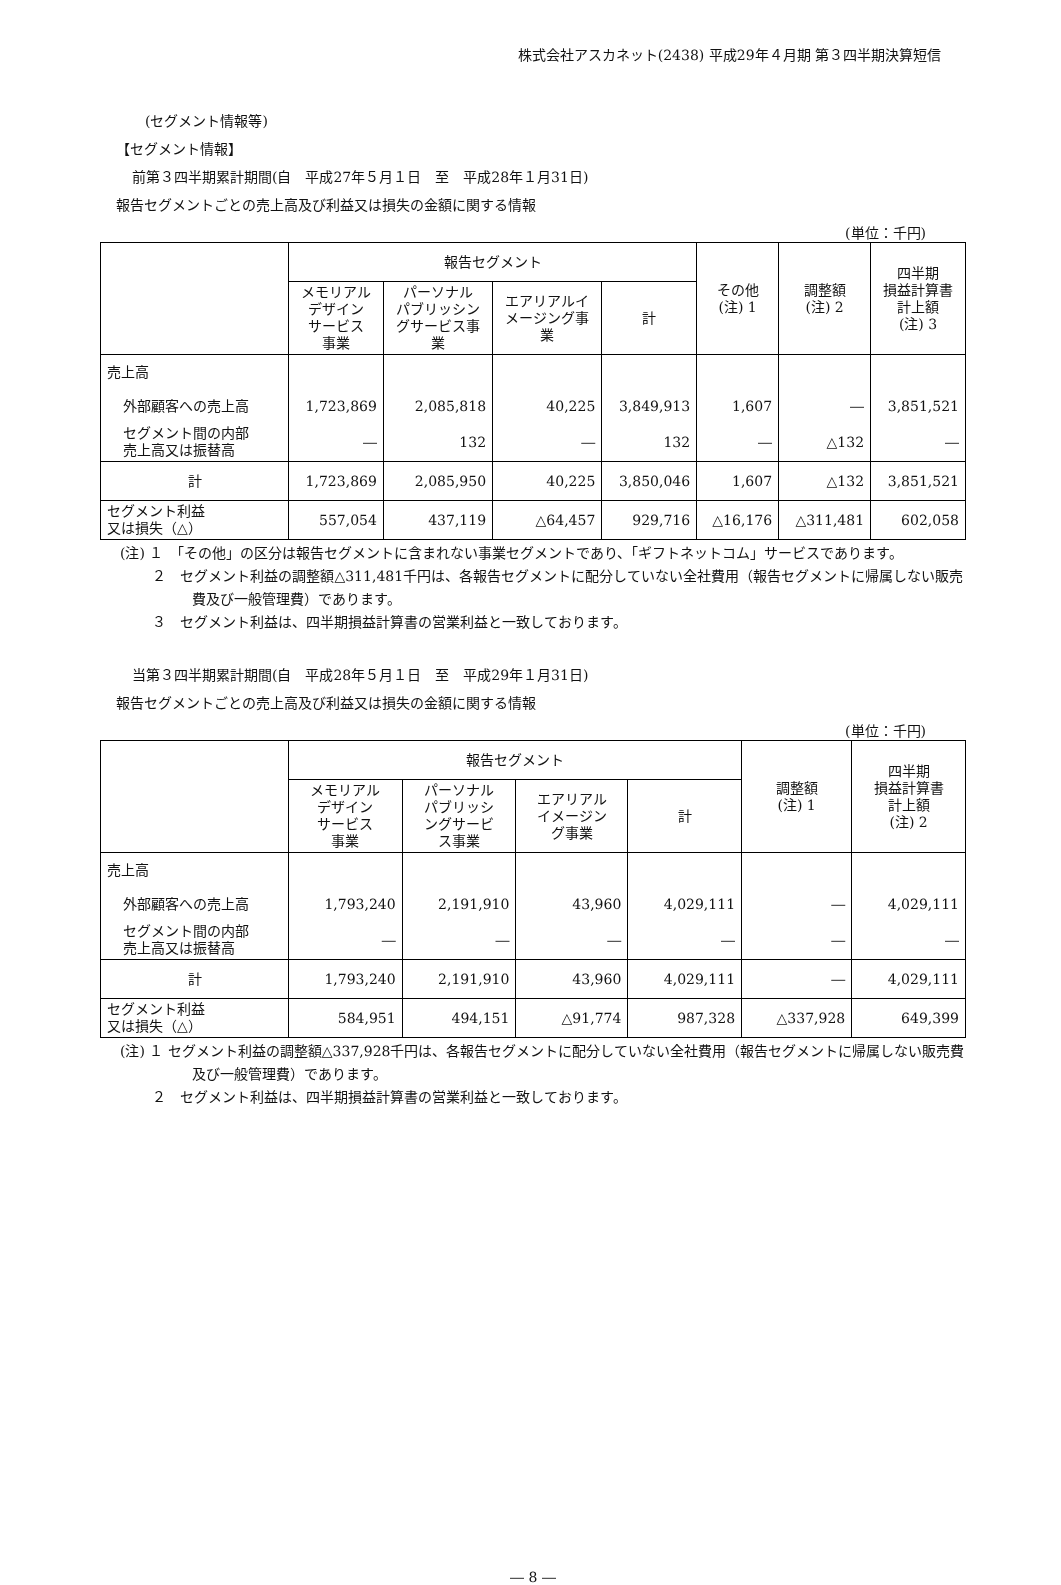株式会社アスカネット(2438) 平成29年４月期 第３四半期決算短信
(セグメント情報等)
【セグメント情報】
前第３四半期累計期間(自　平成27年５月１日　至　平成28年１月31日)
報告セグメントごとの売上高及び利益又は損失の金額に関する情報
(単位：千円)
| | 報告セグメント | | | | その他 (注) 1 | 調整額 (注) 2 | 四半期 損益計算書 計上額 (注) 3 |
| --- | --- | --- | --- | --- | --- | --- | --- |
| | メモリアル デザイン サービス 事業 | パーソナル パブリッシン グサービス事 業 | エアリアルイ メージング事 業 | 計 | | | |
| 売上高 | | | | | | | |
| 外部顧客への売上高 | 1,723,869 | 2,085,818 | 40,225 | 3,849,913 | 1,607 | ― | 3,851,521 |
| セグメント間の内部 売上高又は振替高 | ― | 132 | ― | 132 | ― | △132 | ― |
| 計 | 1,723,869 | 2,085,950 | 40,225 | 3,850,046 | 1,607 | △132 | 3,851,521 |
| セグメント利益 又は損失（△） | 557,054 | 437,119 | △64,457 | 929,716 | △16,176 | △311,481 | 602,058 |
(注) １　「その他」の区分は報告セグメントに含まれない事業セグメントであり、「ギフトネットコム」サービスであります。
　　 ２　セグメント利益の調整額△311,481千円は、各報告セグメントに配分していない全社費用（報告セグメントに帰属しない販売費及び一般管理費）であります。
　　 ３　セグメント利益は、四半期損益計算書の営業利益と一致しております。
当第３四半期累計期間(自　平成28年５月１日　至　平成29年１月31日)
報告セグメントごとの売上高及び利益又は損失の金額に関する情報
(単位：千円)
| | 報告セグメント | | | | 調整額 (注) 1 | 四半期 損益計算書 計上額 (注) 2 |
| --- | --- | --- | --- | --- | --- | --- |
| | メモリアル デザイン サービス 事業 | パーソナル パブリッシ ングサービ ス事業 | エアリアル イメージン グ事業 | 計 | | |
| 売上高 | | | | | | |
| 外部顧客への売上高 | 1,793,240 | 2,191,910 | 43,960 | 4,029,111 | ― | 4,029,111 |
| セグメント間の内部 売上高又は振替高 | ― | ― | ― | ― | ― | ― |
| 計 | 1,793,240 | 2,191,910 | 43,960 | 4,029,111 | ― | 4,029,111 |
| セグメント利益 又は損失（△） | 584,951 | 494,151 | △91,774 | 987,328 | △337,928 | 649,399 |
(注) １ セグメント利益の調整額△337,928千円は、各報告セグメントに配分していない全社費用（報告セグメントに帰属しない販売費及び一般管理費）であります。
　　 ２　セグメント利益は、四半期損益計算書の営業利益と一致しております。
― 8 ―